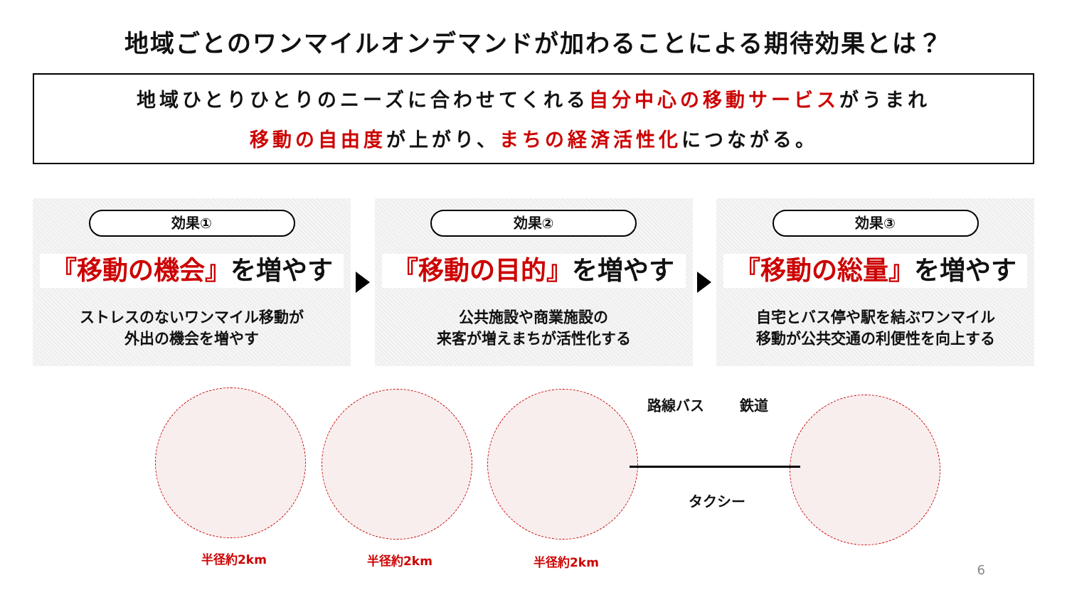地域ごとのワンマイルオンデマンドが加わることによる期待効果とは？
地域ひとりひとりのニーズに合わせてくれる自分中心の移動サービスがうまれ
移動の自由度が上がり、まちの経済活性化につながる。
効果①
『移動の機会』を増やす
ストレスのないワンマイル移動が
外出の機会を増やす
効果②
『移動の目的』を増やす
公共施設や商業施設の
来客が増えまちが活性化する
効果③
『移動の総量』を増やす
自宅とバス停や駅を結ぶワンマイル
移動が公共交通の利便性を向上する
半径約2km 半径約2km 半径約2km
路線バス 鉄道
タクシー
6